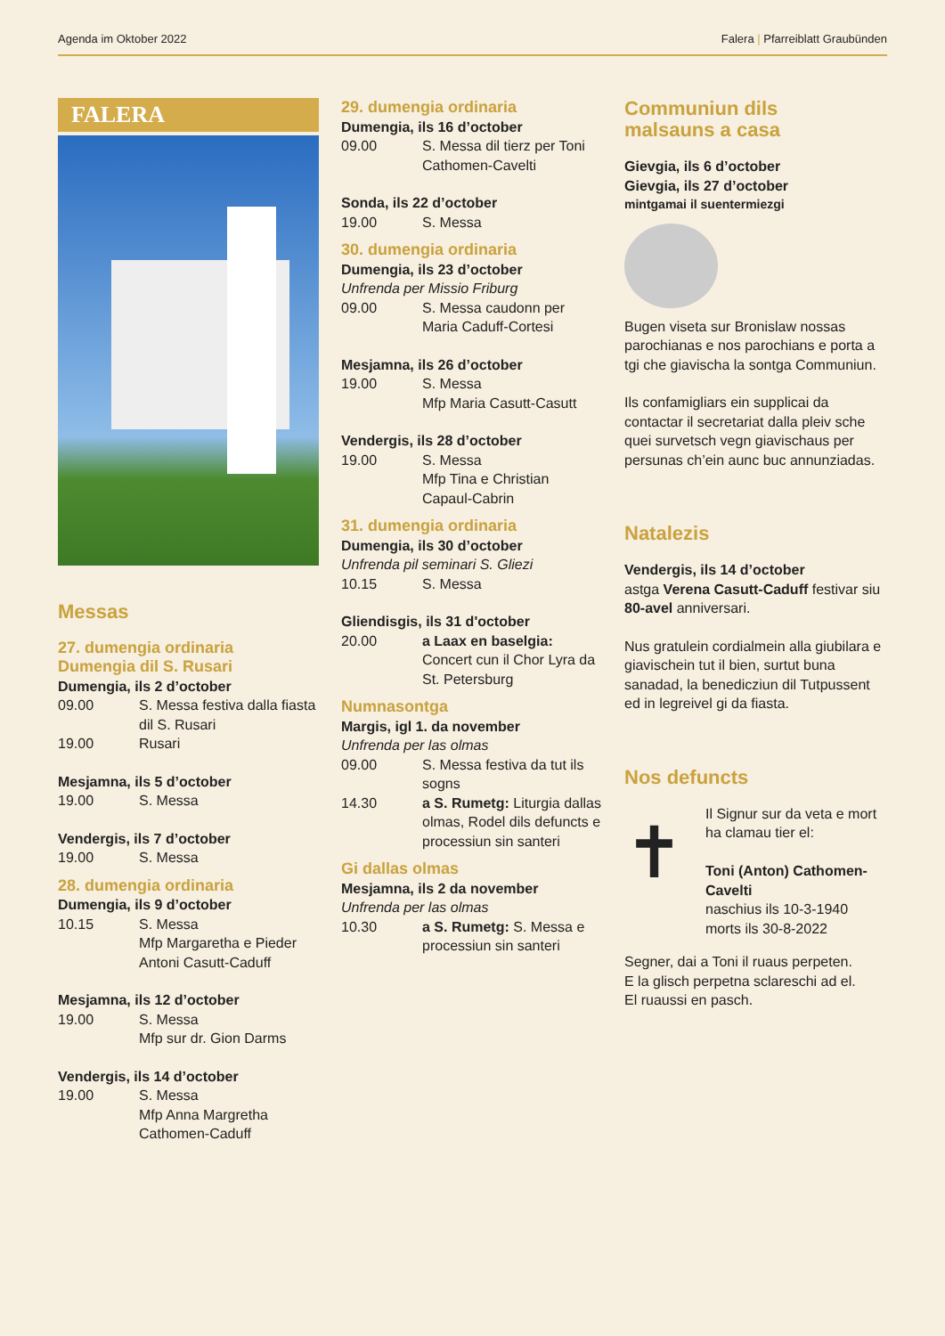Agenda im Oktober 2022 Falera | Pfarreiblatt Graubünden
FALERA
Messas
27. dumengia ordinaria
Dumengia dil S. Rusari
Dumengia, ils 2 d’october
09.00 S. Messa festiva dalla fiasta dil S. Rusari
19.00 Rusari
Mesjamna, ils 5 d’october
19.00 S. Messa
Vendergis, ils 7 d’october
19.00 S. Messa
28. dumengia ordinaria
Dumengia, ils 9 d’october
10.15 S. Messa
Mfp Margaretha e Pieder Antoni Casutt-Caduff
Mesjamna, ils 12 d’october
19.00 S. Messa
Mfp sur dr. Gion Darms
Vendergis, ils 14 d’october
19.00 S. Messa
Mfp Anna Margretha Cathomen-Caduff
29. dumengia ordinaria
Dumengia, ils 16 d’october
09.00 S. Messa dil tierz per Toni Cathomen-Cavelti
Sonda, ils 22 d’october
19.00 S. Messa
30. dumengia ordinaria
Dumengia, ils 23 d’october
Unfrenda per Missio Friburg
09.00 S. Messa caudonn per Maria Caduff-Cortesi
Mesjamna, ils 26 d’october
19.00 S. Messa
Mfp Maria Casutt-Casutt
Vendergis, ils 28 d’october
19.00 S. Messa
Mfp Tina e Christian Capaul-Cabrin
31. dumengia ordinaria
Dumengia, ils 30 d’october
Unfrenda pil seminari S. Gliezi
10.15 S. Messa
Gliendisgis, ils 31 d'october
20.00 a Laax en baselgia: Concert cun il Chor Lyra da St. Petersburg
Numnasontga
Margis, igl 1. da november
Unfrenda per las olmas
09.00 S. Messa festiva da tut ils sogns
14.30 a S. Rumetg: Liturgia dallas olmas, Rodel dils defuncts e processiun sin santeri
Gi dallas olmas
Mesjamna, ils 2 da november
Unfrenda per las olmas
10.30 a S. Rumetg: S. Messa e processiun sin santeri
Communiun dils
malsauns a casa
Gievgia, ils 6 d’october
Gievgia, ils 27 d’october
mintgamai il suentermiezgi
Bugen viseta sur Bronislaw nossas parochianas e nos parochians e porta a tgi che giavischa la sontga Communiun.
Ils confamigliars ein supplicai da contactar il secretariat dalla pleiv sche quei survetsch vegn giavischaus per persunas ch’ein aunc buc annunziadas.
Natalezis
Vendergis, ils 14 d’october
astga Verena Casutt-Caduff festivar siu 80-avel anniversari.
Nus gratulein cordialmein alla giubilara e giavischein tut il bien, surtut buna sanadad, la benedicziun dil Tutpussent ed in legreivel gi da fiasta.
Nos defuncts
✝
Il Signur sur da veta e mort ha clamau tier el:
Toni (Anton) Cathomen-Cavelti
naschius ils 10-3-1940
morts ils 30-8-2022
Segner, dai a Toni il ruaus perpeten.
E la glisch perpetna sclareschi ad el.
El ruaussi en pasch.